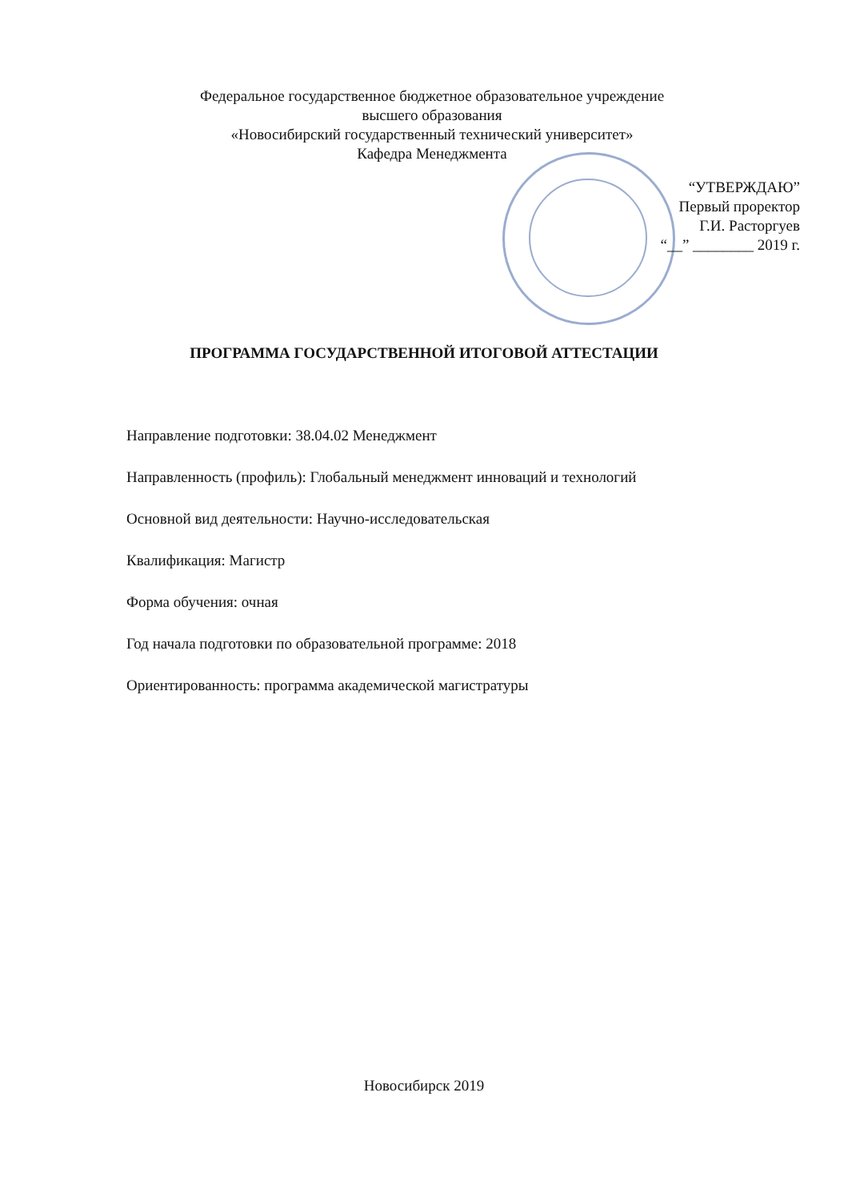Федеральное государственное бюджетное образовательное учреждение
высшего образования
«Новосибирский государственный технический университет»
Кафедра Менеджмента
“УТВЕРЖДАЮ”
Первый проректор
Г.И. Расторгуев
“__” ________ 2019 г.
ПРОГРАММА ГОСУДАРСТВЕННОЙ ИТОГОВОЙ АТТЕСТАЦИИ
Направление подготовки: 38.04.02 Менеджмент
Направленность (профиль): Глобальный менеджмент инноваций и технологий
Основной вид деятельности: Научно-исследовательская
Квалификация: Магистр
Форма обучения: очная
Год начала подготовки по образовательной программе: 2018
Ориентированность: программа академической магистратуры
Новосибирск 2019